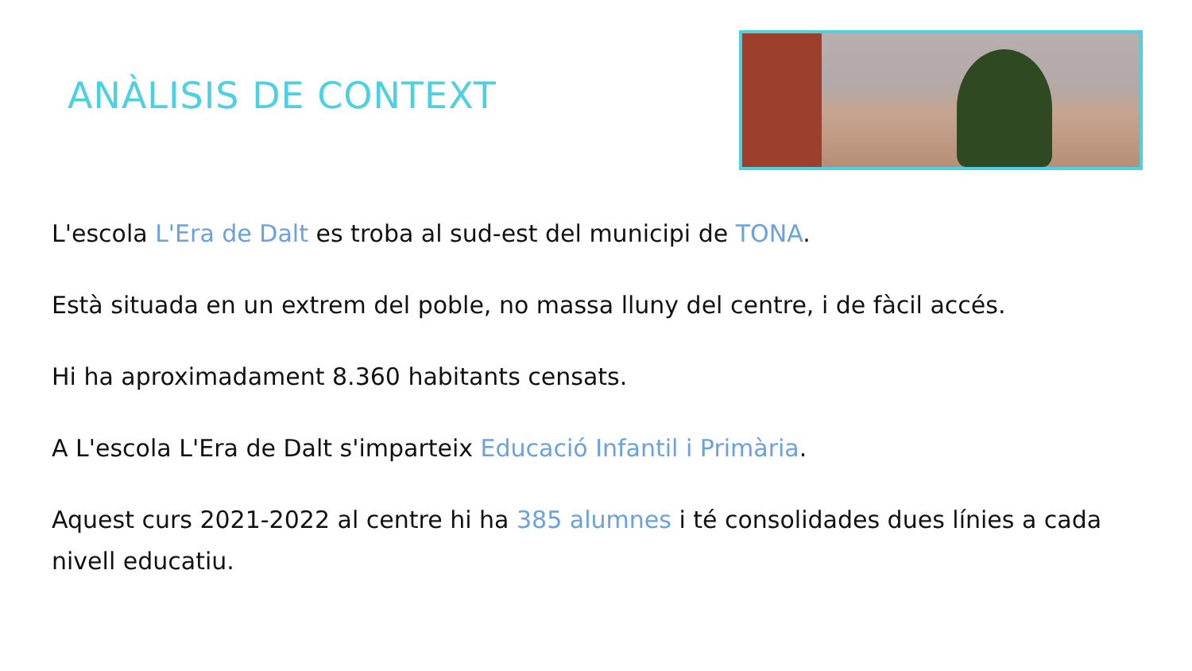ANÀLISIS DE CONTEXT
L'escola L'Era de Dalt es troba al sud-est del municipi de TONA.
Està situada en un extrem del poble, no massa lluny del centre, i de fàcil accés.
Hi ha aproximadament 8.360 habitants censats.
A L'escola L'Era de Dalt s'imparteix Educació Infantil i Primària.
Aquest curs 2021-2022 al centre hi ha 385 alumnes i té consolidades dues línies a cada nivell educatiu.